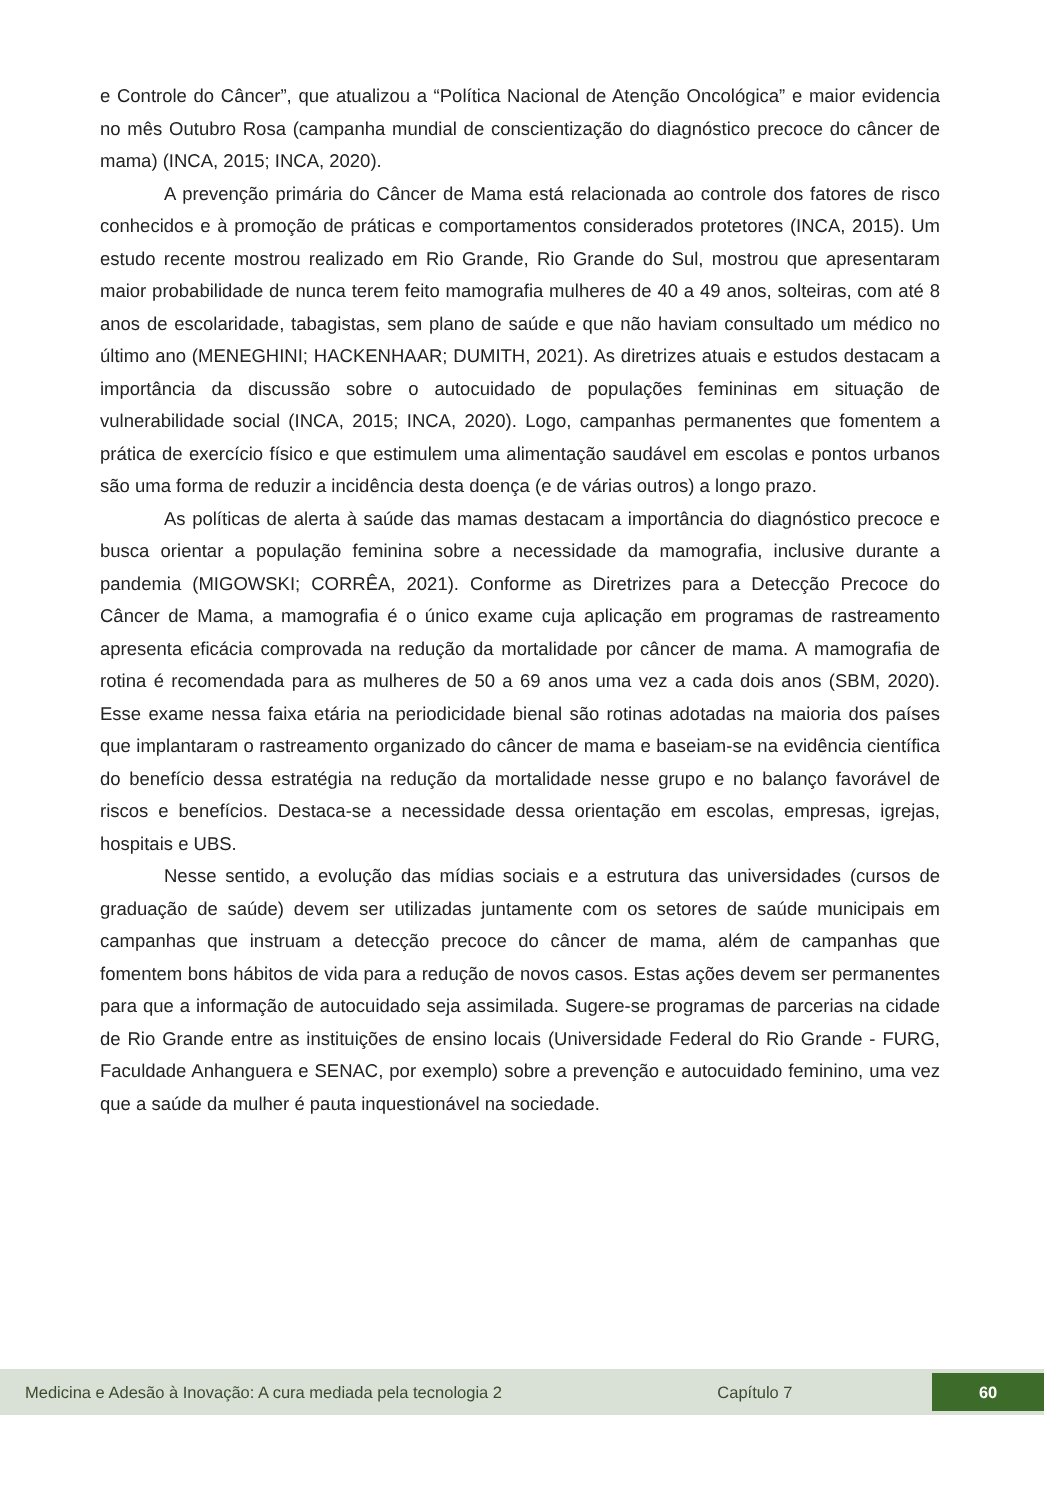e Controle do Câncer”, que atualizou a “Política Nacional de Atenção Oncológica” e maior evidencia no mês Outubro Rosa (campanha mundial de conscientização do diagnóstico precoce do câncer de mama) (INCA, 2015; INCA, 2020).
A prevenção primária do Câncer de Mama está relacionada ao controle dos fatores de risco conhecidos e à promoção de práticas e comportamentos considerados protetores (INCA, 2015). Um estudo recente mostrou realizado em Rio Grande, Rio Grande do Sul, mostrou que apresentaram maior probabilidade de nunca terem feito mamografia mulheres de 40 a 49 anos, solteiras, com até 8 anos de escolaridade, tabagistas, sem plano de saúde e que não haviam consultado um médico no último ano (MENEGHINI; HACKENHAAR; DUMITH, 2021). As diretrizes atuais e estudos destacam a importância da discussão sobre o autocuidado de populações femininas em situação de vulnerabilidade social (INCA, 2015; INCA, 2020). Logo, campanhas permanentes que fomentem a prática de exercício físico e que estimulem uma alimentação saudável em escolas e pontos urbanos são uma forma de reduzir a incidência desta doença (e de várias outros) a longo prazo.
As políticas de alerta à saúde das mamas destacam a importância do diagnóstico precoce e busca orientar a população feminina sobre a necessidade da mamografia, inclusive durante a pandemia (MIGOWSKI; CORRÊA, 2021). Conforme as Diretrizes para a Detecção Precoce do Câncer de Mama, a mamografia é o único exame cuja aplicação em programas de rastreamento apresenta eficácia comprovada na redução da mortalidade por câncer de mama. A mamografia de rotina é recomendada para as mulheres de 50 a 69 anos uma vez a cada dois anos (SBM, 2020). Esse exame nessa faixa etária na periodicidade bienal são rotinas adotadas na maioria dos países que implantaram o rastreamento organizado do câncer de mama e baseiam-se na evidência científica do benefício dessa estratégia na redução da mortalidade nesse grupo e no balanço favorável de riscos e benefícios. Destaca-se a necessidade dessa orientação em escolas, empresas, igrejas, hospitais e UBS.
Nesse sentido, a evolução das mídias sociais e a estrutura das universidades (cursos de graduação de saúde) devem ser utilizadas juntamente com os setores de saúde municipais em campanhas que instruam a detecção precoce do câncer de mama, além de campanhas que fomentem bons hábitos de vida para a redução de novos casos. Estas ações devem ser permanentes para que a informação de autocuidado seja assimilada. Sugere-se programas de parcerias na cidade de Rio Grande entre as instituições de ensino locais (Universidade Federal do Rio Grande - FURG, Faculdade Anhanguera e SENAC, por exemplo) sobre a prevenção e autocuidado feminino, uma vez que a saúde da mulher é pauta inquestionável na sociedade.
Medicina e Adesão à Inovação: A cura mediada pela tecnologia 2 Capítulo 7 60